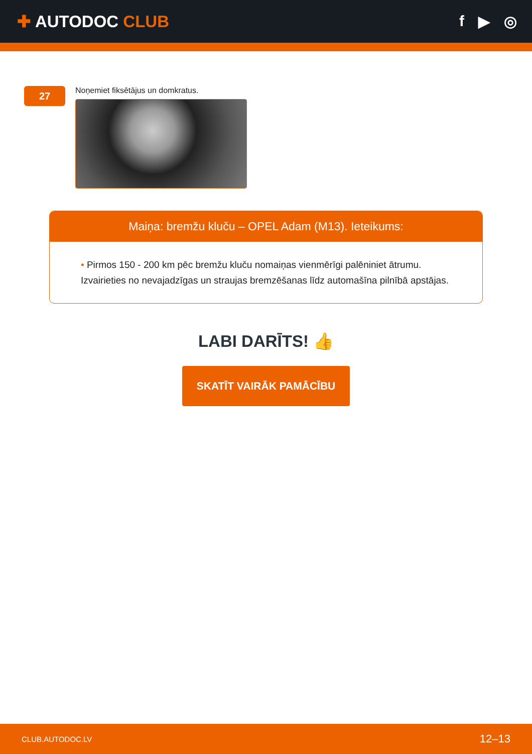✚ AUTODOC CLUB f ▶ ◎
27
Noņemiet fiksētājus un domkratus.
Maiņa: bremžu kluču – OPEL Adam (M13). Ieteikums:
• Pirmos 150 - 200 km pēc bremžu kluču nomaiņas vienmērīgi palēniniet ātrumu. Izvairieties no nevajadzīgas un straujas bremzēšanas līdz automašīna pilnībā apstājas.
LABI DARĪTS! 👍
SKATĪT VAIRĀK PAMĀCĪBU
CLUB.AUTODOC.LV 12–13